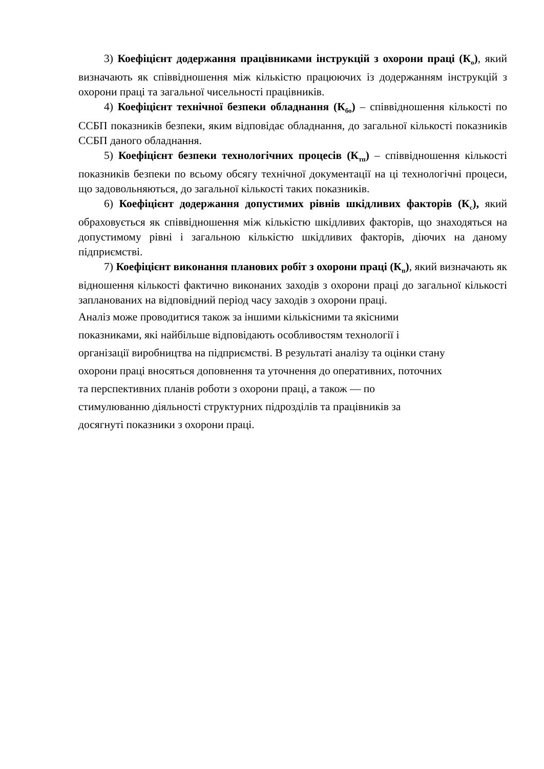3) Коефіцієнт додержання працівниками інструкцій з охорони праці (К<sub>о</sub>), який визначають як співвідношення між кількістю працюючих із додержанням інструкцій з охорони праці та загальної чисельності працівників.
4) Коефіцієнт технічної безпеки обладнання (К<sub>бо</sub>) – співвідношення кількості по ССБП показників безпеки, яким відповідає обладнання, до загальної кількості показників ССБП даного обладнання.
5) Коефіцієнт безпеки технологічних процесів (К<sub>тп</sub>) – співвідношення кількості показників безпеки по всьому обсягу технічної документації на ці технологічні процеси, що задовольняються, до загальної кількості таких показників.
6) Коефіцієнт додержання допустимих рівнів шкідливих факторів (К<sub>с</sub>), який обраховується як співвідношення між кількістю шкідливих факторів, що знаходяться на допустимому рівні і загальною кількістю шкідливих факторів, діючих на даному підприємстві.
7) Коефіцієнт виконання планових робіт з охорони праці (К<sub>п</sub>), який визначають як відношення кількості фактично виконаних заходів з охорони праці до загальної кількості запланованих на відповідний період часу заходів з охорони праці.
Аналіз може проводитися також за іншими кількісними та якісними
показниками, які найбільше відповідають особливостям технології і
організації виробництва на підприємстві. В результаті аналізу та оцінки стану
охорони праці вносяться доповнення та уточнення до оперативних, поточних
та перспективних планів роботи з охорони праці, а також — по
стимулюванню діяльності структурних підрозділів та працівників за
досягнуті показники з охорони праці.